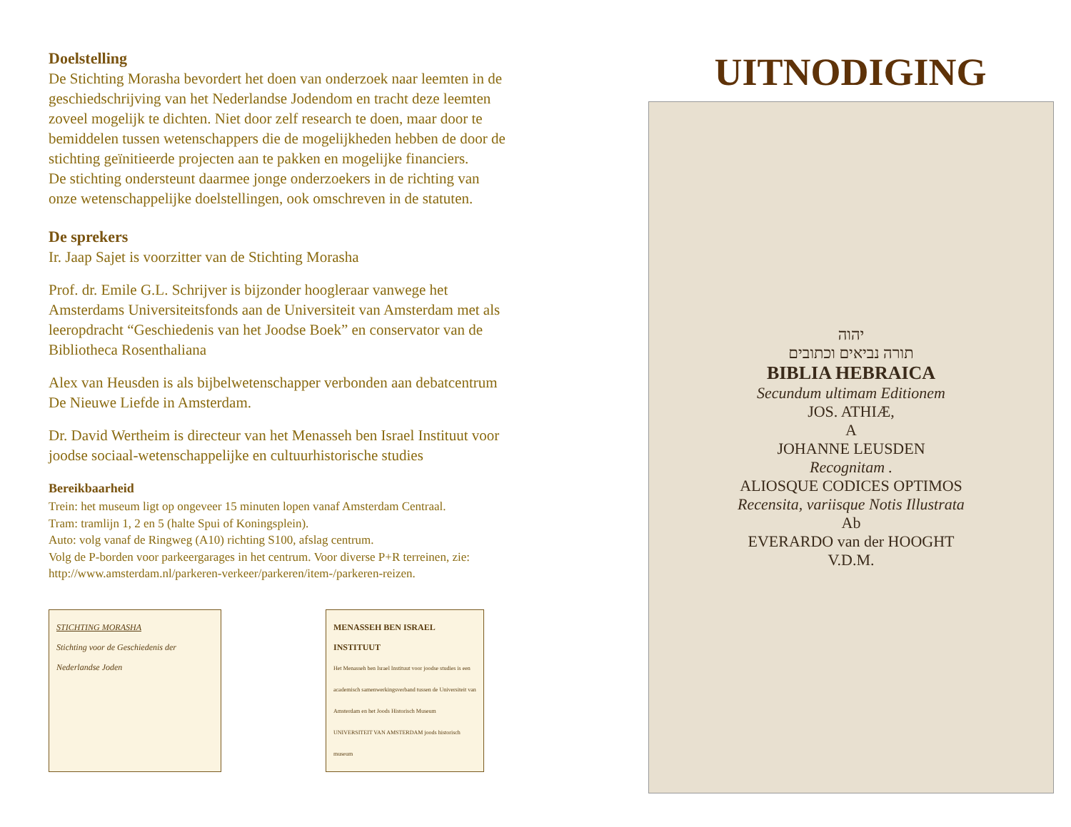Doelstelling
De Stichting Morasha bevordert het doen van onderzoek naar leemten in de geschiedschrijving van het Nederlandse Jodendom en tracht deze leemten zoveel mogelijk te dichten. Niet door zelf research te doen, maar door te bemiddelen tussen wetenschappers die de mogelijkheden hebben de door de stichting geïnitieerde projecten aan te pakken en mogelijke financiers.
De stichting ondersteunt daarmee jonge onderzoekers in de richting van onze wetenschappelijke doelstellingen, ook omschreven in de statuten.
De sprekers
Ir. Jaap Sajet is voorzitter van de Stichting Morasha
Prof. dr. Emile G.L. Schrijver is bijzonder hoogleraar vanwege het Amsterdams Universiteitsfonds aan de Universiteit van Amsterdam met als leeropdracht “Geschiedenis van het Joodse Boek” en conservator van de Bibliotheca Rosenthaliana
Alex van Heusden is als bijbelwetenschapper verbonden aan debatcentrum De Nieuwe Liefde in Amsterdam.
Dr. David Wertheim is directeur van het Menasseh ben Israel Instituut voor joodse sociaal-wetenschappelijke en cultuurhistorische studies
Bereikbaarheid
Trein: het museum ligt op ongeveer 15 minuten lopen vanaf Amsterdam Centraal.
Tram: tramlijn 1, 2 en 5 (halte Spui of Koningsplein).
Auto: volg vanaf de Ringweg (A10) richting S100, afslag centrum.
Volg de P-borden voor parkeergarages in het centrum. Voor diverse P+R terreinen, zie: http://www.amsterdam.nl/parkeren-verkeer/parkeren/item-/parkeren-reizen.
STICHTING MORASHA
Stichting voor de Geschiedenis der Nederlandse Joden
MENASSEH BEN ISRAEL INSTITUUT
Het Menasseh ben Israel Instituut voor joodse studies is een academisch samenwerkingsverband tussen de Universiteit van Amsterdam en het Joods Historisch Museum
UNIVERSITEIT VAN AMSTERDAM joods historisch museum
UITNODIGING
יהוה
תורה נביאים וכתובים
BIBLIA HEBRAICA
Secundum ultimam Editionem
JOS. ATHIÆ,
A
JOHANNE LEUSDEN
Recognitam .
ALIOSQUE CODICES OPTIMOS
Recensita, variisque Notis Illustrata
Ab
EVERARDO van der HOOGHT
V.D.M.